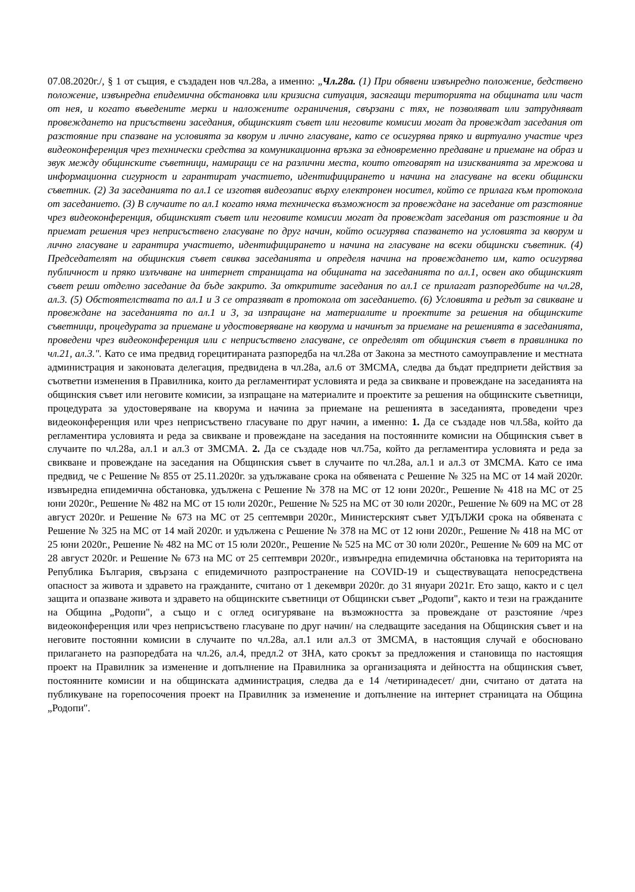07.08.2020г./, § 1 от същия, е създаден нов чл.28а, а именно: „Чл.28а. (1) При обявени извънредно положение, бедствено положение, извънредна епидемична обстановка или кризисна ситуация, засягащи територията на общината или част от нея, и когато въведените мерки и наложените ограничения, свързани с тях, не позволяват или затрудняват провеждането на присъствени заседания, общинският съвет или неговите комисии могат да провеждат заседания от разстояние при спазване на условията за кворум и лично гласуване, като се осигурява пряко и виртуално участие чрез видеоконференция чрез технически средства за комуникационна връзка за едновременно предаване и приемане на образ и звук между общинските съветници, намиращи се на различни места, които отговарят на изискванията за мрежова и информационна сигурност и гарантират участието, идентифицирането и начина на гласуване на всеки общински съветник. (2) За заседанията по ал.1 се изготвя видеозапис върху електронен носител, който се прилага към протокола от заседанието. (3) В случаите по ал.1 когато няма техническа възможност за провеждане на заседание от разстояние чрез видеоконференция, общинският съвет или неговите комисии могат да провеждат заседания от разстояние и да приемат решения чрез неприсъствено гласуване по друг начин, който осигурява спазването на условията за кворум и лично гласуване и гарантира участието, идентифицирането и начина на гласуване на всеки общински съветник. (4) Председателят на общинския съвет свиква заседанията и определя начина на провеждането им, като осигурява публичност и пряко излъчване на интернет страницата на общината на заседанията по ал.1, освен ако общинският съвет реши отделно заседание да бъде закрито. За откритите заседания по ал.1 се прилагат разпоредбите на чл.28, ал.3. (5) Обстоятелствата по ал.1 и 3 се отразяват в протокола от заседанието. (6) Условията и редът за свикване и провеждане на заседанията по ал.1 и 3, за изпращане на материалите и проектите за решения на общинските съветници, процедурата за приемане и удостоверяване на кворума и начинът за приемане на решенията в заседанията, проведени чрез видеоконференция или с неприсъствено гласуване, се определят от общинския съвет в правилника по чл.21, ал.3.". Като се има предвид горецитираната разпоредба на чл.28а от Закона за местното самоуправление и местната администрация и законовата делегация, предвидена в чл.28а, ал.6 от ЗМСМА, следва да бъдат предприети действия за съответни изменения в Правилника, които да регламентират условията и реда за свикване и провеждане на заседанията на общинския съвет или неговите комисии, за изпращане на материалите и проектите за решения на общинските съветници, процедурата за удостоверяване на кворума и начина за приемане на решенията в заседанията, проведени чрез видеоконференция или чрез неприсъствено гласуване по друг начин, а именно: 1. Да се създаде нов чл.58а, който да регламентира условията и реда за свикване и провеждане на заседания на постоянните комисии на Общинския съвет в случаите по чл.28а, ал.1 и ал.3 от ЗМСМА. 2. Да се създаде нов чл.75а, който да регламентира условията и реда за свикване и провеждане на заседания на Общинския съвет в случаите по чл.28а, ал.1 и ал.3 от ЗМСМА. Като се има предвид, че с Решение № 855 от 25.11.2020г. за удължаване срока на обявената с Решение № 325 на МС от 14 май 2020г. извънредна епидемична обстановка, удължена с Решение № 378 на МС от 12 юни 2020г., Решение № 418 на МС от 25 юни 2020г., Решение № 482 на МС от 15 юли 2020г., Решение № 525 на МС от 30 юли 2020г., Решение № 609 на МС от 28 август 2020г. и Решение № 673 на МС от 25 септември 2020г., Министерският съвет УДЪЛЖИ срока на обявената с Решение № 325 на МС от 14 май 2020г. и удължена с Решение № 378 на МС от 12 юни 2020г., Решение № 418 на МС от 25 юни 2020г., Решение № 482 на МС от 15 юли 2020г., Решение № 525 на МС от 30 юли 2020г., Решение № 609 на МС от 28 август 2020г. и Решение № 673 на МС от 25 септември 2020г., извънредна епидемична обстановка на територията на Република България, свързана с епидемичното разпространение на COVID-19 и съществуващата непосредствена опасност за живота и здравето на гражданите, считано от 1 декември 2020г. до 31 януари 2021г. Ето защо, както и с цел защита и опазване живота и здравето на общинските съветници от Общински съвет „Родопи", както и тези на гражданите на Община „Родопи", а също и с оглед осигуряване на възможността за провеждане от разстояние /чрез видеоконференция или чрез неприсъствено гласуване по друг начин/ на следващите заседания на Общинския съвет и на неговите постоянни комисии в случаите по чл.28а, ал.1 или ал.3 от ЗМСМА, в настоящия случай е обосновано прилагането на разпоредбата на чл.26, ал.4, предл.2 от ЗНА, като срокът за предложения и становища по настоящия проект на Правилник за изменение и допълнение на Правилника за организацията и дейността на общинския съвет, постоянните комисии и на общинската администрация, следва да е 14 /четиринадесет/ дни, считано от датата на публикуване на горепосочения проект на Правилник за изменение и допълнение на интернет страницата на Община „Родопи".